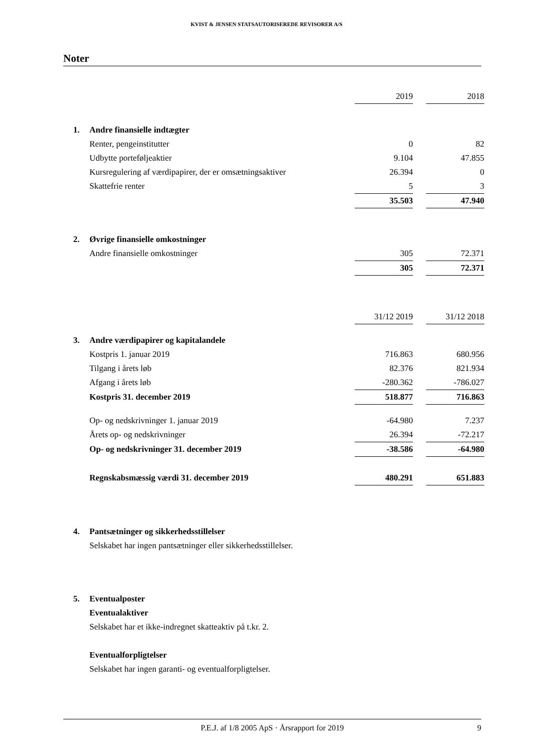KVIST & JENSEN STATSAUTORISEREDE REVISORER A/S
Noter
| | | 2019 | | 2018 |
| 1. | Andre finansielle indtægter | | | |
| | Renter, pengeinstitutter | 0 | | 82 |
| | Udbytte porteføljeaktier | 9.104 | | 47.855 |
| | Kursregulering af værdipapirer, der er omsætningsaktiver | 26.394 | | 0 |
| | Skattefrie renter | 5 | | 3 |
| | | 35.503 | | 47.940 |
| 2. | Øvrige finansielle omkostninger | | | |
| | Andre finansielle omkostninger | 305 | | 72.371 |
| | | 305 | | 72.371 |
| | | 31/12 2019 | | 31/12 2018 |
| 3. | Andre værdipapirer og kapitalandele | | | |
| | Kostpris 1. januar 2019 | 716.863 | | 680.956 |
| | Tilgang i årets løb | 82.376 | | 821.934 |
| | Afgang i årets løb | -280.362 | | -786.027 |
| | Kostpris 31. december 2019 | 518.877 | | 716.863 |
| | Op- og nedskrivninger 1. januar 2019 | -64.980 | | 7.237 |
| | Årets op- og nedskrivninger | 26.394 | | -72.217 |
| | Op- og nedskrivninger 31. december 2019 | -38.586 | | -64.980 |
| | Regnskabsmæssig værdi 31. december 2019 | 480.291 | | 651.883 |
| 4. | Pantsætninger og sikkerhedsstillelser | | | |
| | Selskabet har ingen pantsætninger eller sikkerhedsstillelser. | | | |
| 5. | Eventualposter | | | |
| | Eventualaktiver | | | |
| | Selskabet har et ikke-indregnet skatteaktiv på t.kr. 2. | | | |
| | Eventualforpligtelser | | | |
| | Selskabet har ingen garanti- og eventualforpligtelser. | | | |
P.E.J. af 1/8 2005 ApS · Årsrapport for 2019 9